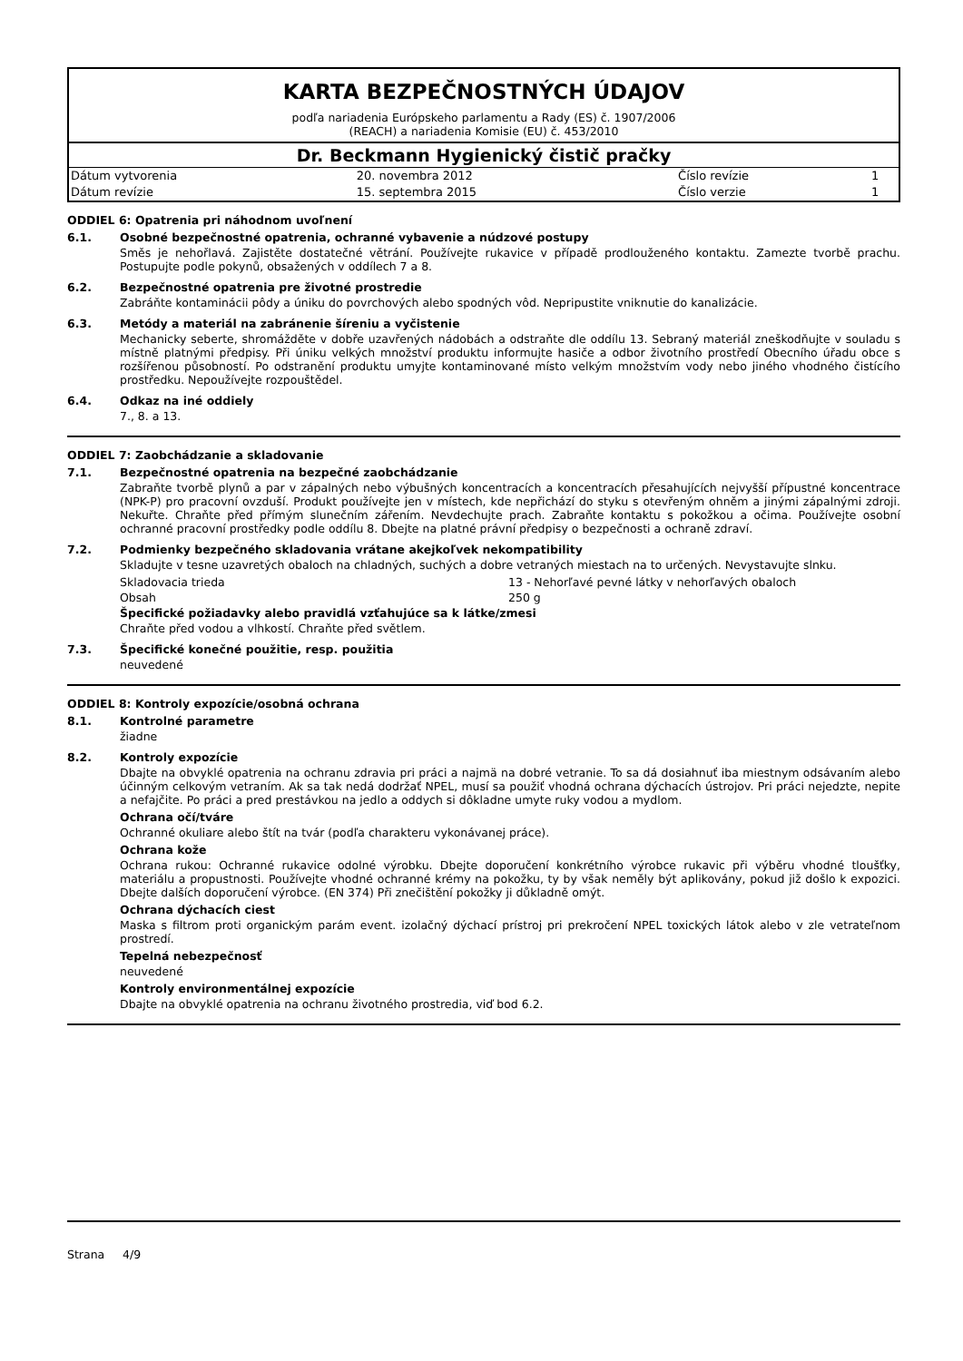KARTA BEZPEČNOSTNÝCH ÚDAJOV
podľa nariadenia Európskeho parlamentu a Rady (ES) č. 1907/2006
(REACH) a nariadenia Komisie (EU) č. 453/2010
Dr. Beckmann Hygienický čistič pračky
| Dátum vytvorenia | 20. novembra 2012 | Číslo revízie | 1 |
| Dátum revízie | 15. septembra 2015 | Číslo verzie | 1 |
ODDIEL 6: Opatrenia pri náhodnom uvoľnení
6.1. Osobné bezpečnostné opatrenia, ochranné vybavenie a núdzové postupy
Směs je nehořlavá. Zajistěte dostatečné větrání. Používejte rukavice v případě prodlouženého kontaktu. Zamezte tvorbě prachu. Postupujte podle pokynů, obsažených v oddílech 7 a 8.
6.2. Bezpečnostné opatrenia pre životné prostredie
Zabráňte kontaminácii pôdy a úniku do povrchových alebo spodných vôd. Nepripustite vniknutie do kanalizácie.
6.3. Metódy a materiál na zabránenie šíreniu a vyčistenie
Mechanicky seberte, shromážděte v dobře uzavřených nádobách a odstraňte dle oddílu 13. Sebraný materiál zneškodňujte v souladu s místně platnými předpisy. Při úniku velkých množství produktu informujte hasiče a odbor životního prostředí Obecního úřadu obce s rozšířenou působností. Po odstranění produktu umyjte kontaminované místo velkým množstvím vody nebo jiného vhodného čistícího prostředku. Nepoužívejte rozpouštědel.
6.4. Odkaz na iné oddiely
7., 8. a 13.
ODDIEL 7: Zaobchádzanie a skladovanie
7.1. Bezpečnostné opatrenia na bezpečné zaobchádzanie
Zabraňte tvorbě plynů a par v zápalných nebo výbušných koncentracích a koncentracích přesahujících nejvyšší přípustné koncentrace (NPK-P) pro pracovní ovzduší. Produkt používejte jen v místech, kde nepřichází do styku s otevřeným ohněm a jinými zápalnými zdroji. Nekuřte. Chraňte před přímým slunečním zářením. Nevdechujte prach. Zabraňte kontaktu s pokožkou a očima. Používejte osobní ochranné pracovní prostředky podle oddílu 8. Dbejte na platné právní předpisy o bezpečnosti a ochraně zdraví.
7.2. Podmienky bezpečného skladovania vrátane akejkoľvek nekompatibility
Skladujte v tesne uzavretých obaloch na chladných, suchých a dobre vetraných miestach na to určených. Nevystavujte slnku.
Skladovacia trieda 13 - Nehorľavé pevné látky v nehorľavých obaloch
Obsah 250 g
Špecifické požiadavky alebo pravidlá vzťahujúce sa k látke/zmesi
Chraňte před vodou a vlhkostí. Chraňte před světlem.
7.3. Špecifické konečné použitie, resp. použitia
neuvedené
ODDIEL 8: Kontroly expozície/osobná ochrana
8.1. Kontrolné parametre
žiadne
8.2. Kontroly expozície
Dbajte na obvyklé opatrenia na ochranu zdravia pri práci a najmä na dobré vetranie. To sa dá dosiahnuť iba miestnym odsávaním alebo účinným celkovým vetraním. Ak sa tak nedá dodržať NPEL, musí sa použiť vhodná ochrana dýchacích ústrojov. Pri práci nejedzte, nepite a nefajčite. Po práci a pred prestávkou na jedlo a oddych si dôkladne umyte ruky vodou a mydlom.
Ochrana očí/tváre
Ochranné okuliare alebo štít na tvár (podľa charakteru vykonávanej práce).
Ochrana kože
Ochrana rukou: Ochranné rukavice odolné výrobku. Dbejte doporučení konkrétního výrobce rukavic při výběru vhodné tloušťky, materiálu a propustnosti. Používejte vhodné ochranné krémy na pokožku, ty by však neměly být aplikovány, pokud již došlo k expozici. Dbejte dalších doporučení výrobce. (EN 374) Při znečištění pokožky ji důkladně omýt.
Ochrana dýchacích ciest
Maska s filtrom proti organickým parám event. izolačný dýchací prístroj pri prekročení NPEL toxických látok alebo v zle vetrateľnom prostredí.
Tepelná nebezpečnosť
neuvedené
Kontroly environmentálnej expozície
Dbajte na obvyklé opatrenia na ochranu životného prostredia, viď bod 6.2.
Strana 4/9